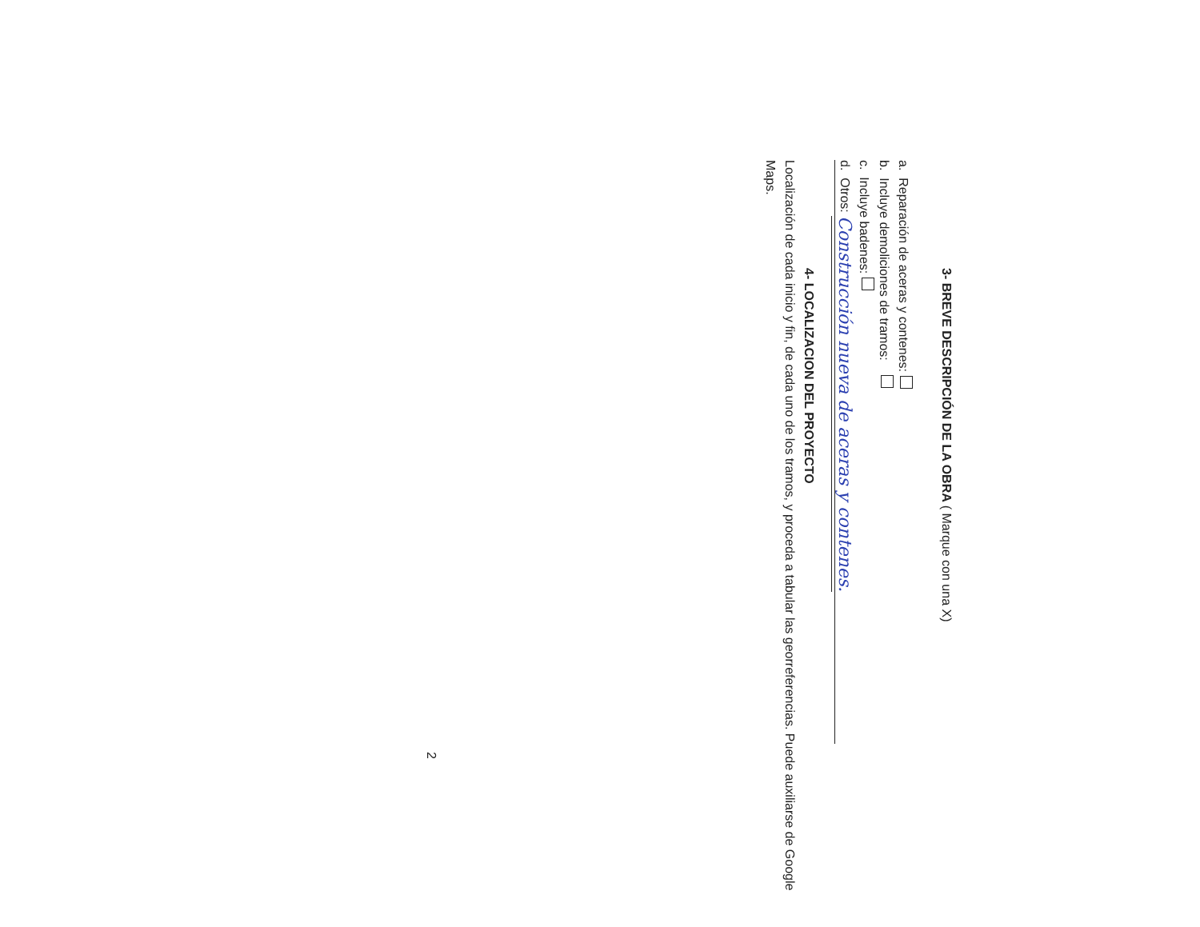3- BREVE DESCRIPCIÓN DE LA OBRA ( Marque con una X)
a. Reparación de aceras y contenes:
b. Incluye demoliciones de tramos:
c. Incluye badenes:
d. Otros: Construcción nueva de aceras y contenes.
4- LOCALIZACION DEL PROYECTO
Localización de cada inicio y fin, de cada uno de los tramos, y proceda a tabular las georreferencias. Puede auxiliarse de Google Maps.
2